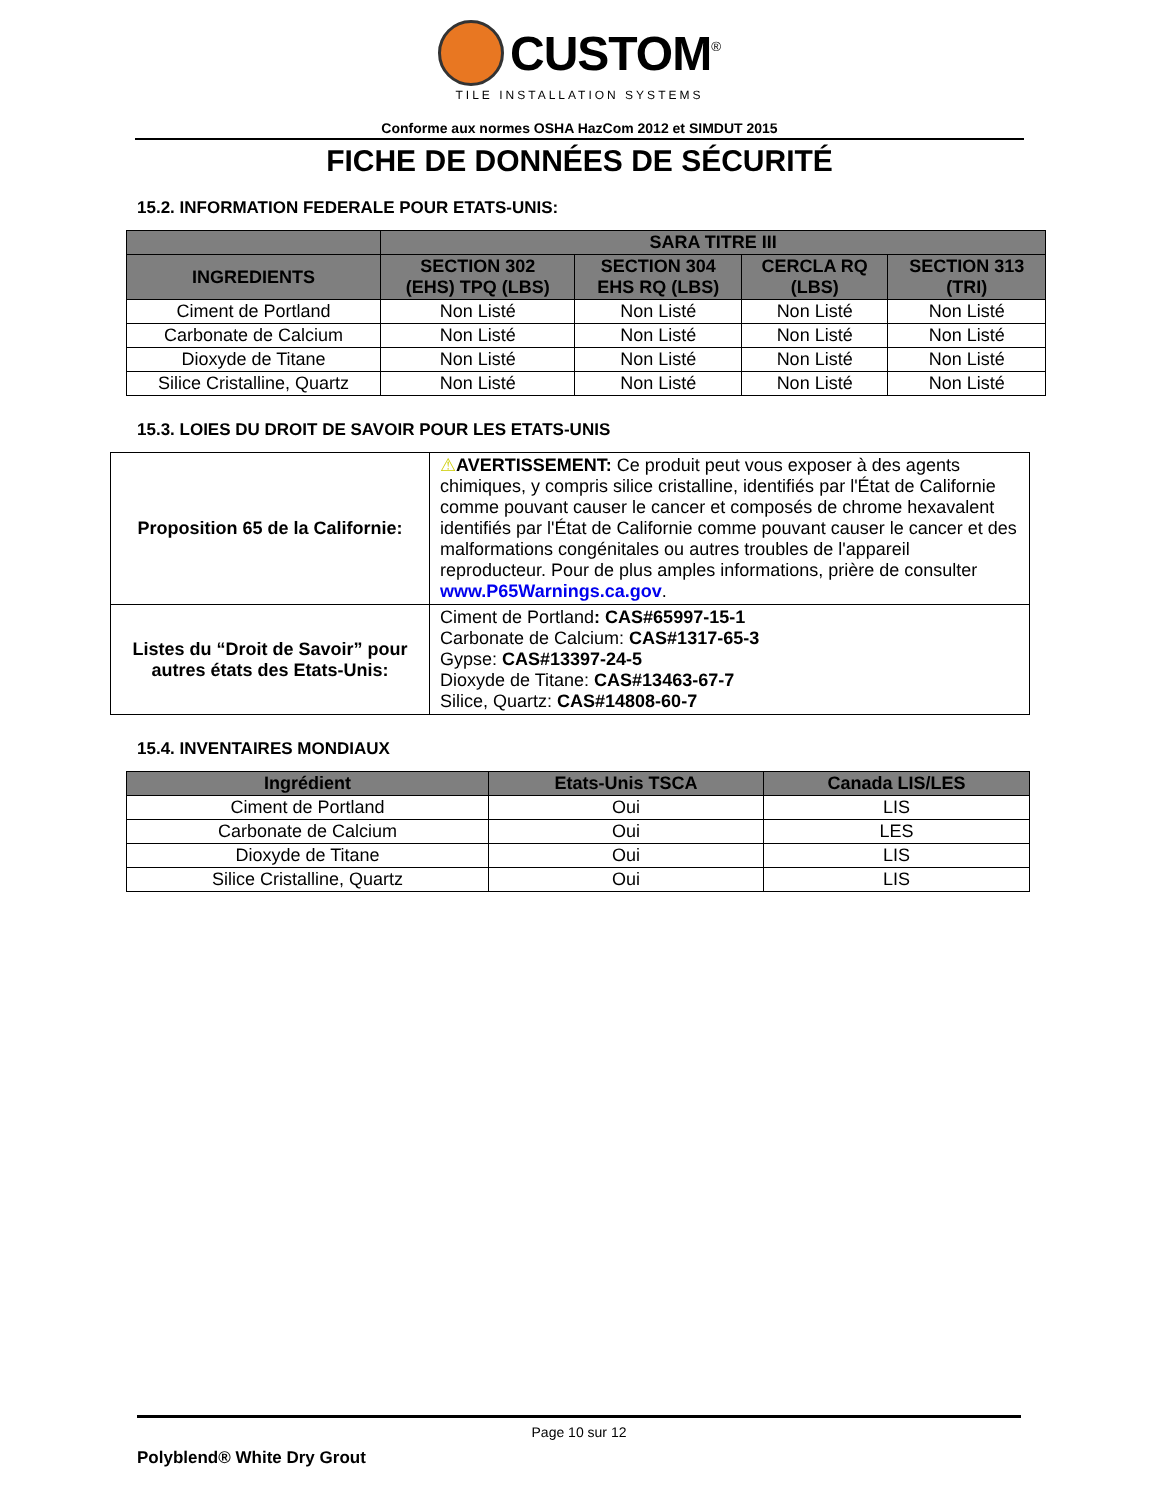CUSTOM<sup>®</sup>
TILE INSTALLATION SYSTEMS
Conforme aux normes OSHA HazCom 2012 et SIMDUT 2015
FICHE DE DONNÉES DE SÉCURITÉ
15.2. INFORMATION FEDERALE POUR ETATS-UNIS:
| | SARA TITRE III | | | |
| --- | --- | --- | --- | --- |
| INGREDIENTS | SECTION 302 (EHS) TPQ (LBS) | SECTION 304 EHS RQ (LBS) | CERCLA RQ (LBS) | SECTION 313 (TRI) |
| Ciment de Portland | Non Listé | Non Listé | Non Listé | Non Listé |
| Carbonate de Calcium | Non Listé | Non Listé | Non Listé | Non Listé |
| Dioxyde de Titane | Non Listé | Non Listé | Non Listé | Non Listé |
| Silice Cristalline, Quartz | Non Listé | Non Listé | Non Listé | Non Listé |
15.3. LOIES DU DROIT DE SAVOIR POUR LES ETATS-UNIS
| Proposition 65 de la Californie: | ⚠ AVERTISSEMENT: Ce produit peut vous exposer à des agents chimiques, y compris silice cristalline, identifiés par l'État de Californie comme pouvant causer le cancer et composés de chrome hexavalent identifiés par l'État de Californie comme pouvant causer le cancer et des malformations congénitales ou autres troubles de l'appareil reproducteur. Pour de plus amples informations, prière de consulter www.P65Warnings.ca.gov . |
| Listes du “Droit de Savoir” pour autres états des Etats-Unis: | Ciment de Portland : CAS#65997-15-1 Carbonate de Calcium: CAS#1317-65-3 Gypse: CAS#13397-24-5 Dioxyde de Titane: CAS#13463-67-7 Silice, Quartz: CAS#14808-60-7 |
15.4. INVENTAIRES MONDIAUX
| Ingrédient | Etats-Unis TSCA | Canada LIS/LES |
| --- | --- | --- |
| Ciment de Portland | Oui | LIS |
| Carbonate de Calcium | Oui | LES |
| Dioxyde de Titane | Oui | LIS |
| Silice Cristalline, Quartz | Oui | LIS |
Page 10 sur 12
Polyblend® White Dry Grout